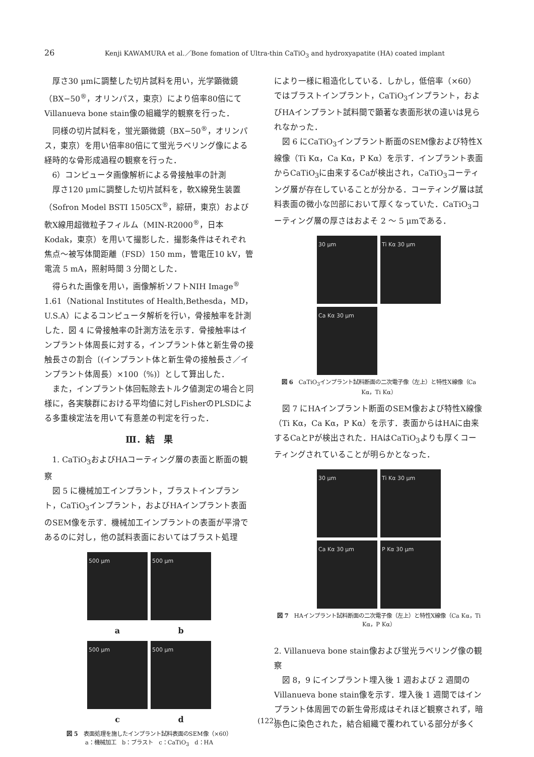26 Kenji KAWAMURA et al.／Bone fomation of Ultra-thin CaTiO<sub>3</sub> and hydroxyapatite (HA) coated implant
厚さ30 μmに調整した切片試料を用い，光学顕微鏡（BX−50<sup>®</sup>，オリンパス，東京）により倍率80倍にてVillanueva bone stain像の組織学的観察を行った．
同様の切片試料を，蛍光顕微鏡（BX−50<sup>®</sup>，オリンパス，東京）を用い倍率80倍にて蛍光ラベリング像による経時的な骨形成過程の観察を行った．
6）コンピュータ画像解析による骨接触率の計測
厚さ120 μmに調整した切片試料を，軟X線発生装置（Sofron Model BSTI 1505CX<sup>®</sup>，綜研，東京）および軟X線用超微粒子フィルム（MIN-R2000<sup>®</sup>，日本Kodak，東京）を用いて撮影した．撮影条件はそれぞれ焦点〜被写体間距離（FSD）150 mm，管電圧10 kV，管電流 5 mA，照射時間 3 分間とした．
得られた画像を用い，画像解析ソフトNIH Image<sup>®</sup> 1.61（National Institutes of Health,Bethesda，MD，U.S.A）によるコンピュータ解析を行い，骨接触率を計測した．図 4 に骨接触率の計測方法を示す．骨接触率はインプラント体周長に対する，インプラント体と新生骨の接触長さの割合〔(インプラント体と新生骨の接触長さ／インプラント体周長）×100（%)〕として算出した．
また，インプラント体回転除去トルク値測定の場合と同様に，各実験群における平均値に対しFisherのPLSDによる多重検定法を用いて有意差の判定を行った．
Ⅲ．結　果
1. CaTiO<sub>3</sub>およびHAコーティング層の表面と断面の観察
図 5 に機械加工インプラント，ブラストインプラント，CaTiO<sub>3</sub>インプラント，およびHAインプラント表面のSEM像を示す．機械加工インプラントの表面が平滑であるのに対し，他の試料表面においてはブラスト処理
500 μm
500 μm
a
b
500 μm
500 μm
c
d
図 5　表面処理を施したインプラント試料表面のSEM像（×60）
a：機械加工　b：ブラスト　c：CaTiO<sub>3</sub>　d：HA
により一様に粗造化している．しかし，低倍率（×60）ではブラストインプラント，CaTiO<sub>3</sub>インプラント，およびHAインプラント試料間で顕著な表面形状の違いは見られなかった．
図 6 にCaTiO<sub>3</sub>インプラント断面のSEM像および特性X線像（Ti Kα，Ca Kα，P Kα）を示す．インプラント表面からCaTiO<sub>3</sub>に由来するCaが検出され，CaTiO<sub>3</sub>コーティング層が存在していることが分かる．コーティング層は試料表面の微小な凹部において厚くなっていた．CaTiO<sub>3</sub>コーティング層の厚さはおよそ 2 〜 5 μmである．
30 μm
Ti Kα 30 μm
Ca Kα 30 μm
図 6　CaTiO<sub>3</sub>インプラント試料断面の二次電子像（左上）と特性X線像（Ca Kα，Ti Kα）
図 7 にHAインプラント断面のSEM像および特性X線像（Ti Kα，Ca Kα，P Kα）を示す．表面からはHAに由来するCaとPが検出された．HAはCaTiO<sub>3</sub>よりも厚くコーティングされていることが明らかとなった．
30 μm
Ti Kα 30 μm
Ca Kα 30 μm
P Kα 30 μm
図 7　HAインプラント試料断面の二次電子像（左上）と特性X線像（Ca Kα，Ti Kα，P Kα）
2. Villanueva bone stain像および蛍光ラベリング像の観察
図 8，9 にインプラント埋入後 1 週および 2 週間のVillanueva bone stain像を示す．埋入後 1 週間ではインプラント体周囲での新生骨形成はそれほど観察されず，暗赤色に染色された，結合組織で覆われている部分が多く
(122)